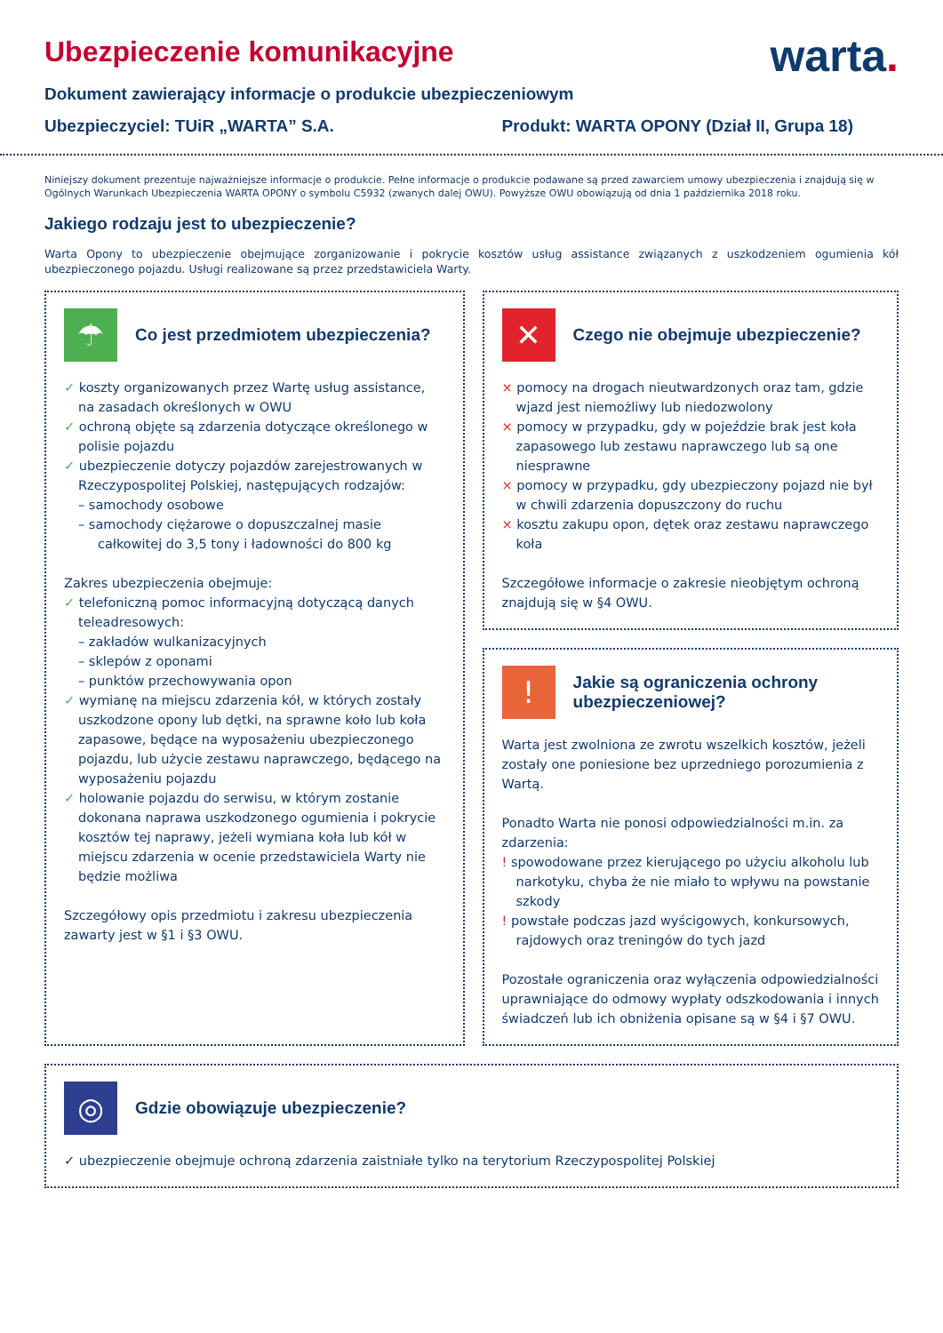Ubezpieczenie komunikacyjne
warta.
Dokument zawierający informacje o produkcie ubezpieczeniowym
Ubezpieczyciel: TUiR „WARTA” S.A. Produkt: WARTA OPONY (Dział II, Grupa 18)
Niniejszy dokument prezentuje najważniejsze informacje o produkcie. Pełne informacje o produkcie podawane są przed zawarciem umowy ubezpieczenia i znajdują się w Ogólnych Warunkach Ubezpieczenia WARTA OPONY o symbolu C5932 (zwanych dalej OWU). Powyższe OWU obowiązują od dnia 1 października 2018 roku.
Jakiego rodzaju jest to ubezpieczenie?
Warta Opony to ubezpieczenie obejmujące zorganizowanie i pokrycie kosztów usług assistance związanych z uszkodzeniem ogumienia kół ubezpieczonego pojazdu. Usługi realizowane są przez przedstawiciela Warty.
☂
Co jest przedmiotem ubezpieczenia?
✓ koszty organizowanych przez Wartę usług assistance, na zasadach określonych w OWU
✓ ochroną objęte są zdarzenia dotyczące określonego w polisie pojazdu
✓ ubezpieczenie dotyczy pojazdów zarejestrowanych w Rzeczypospolitej Polskiej, następujących rodzajów:
– samochody osobowe
– samochody ciężarowe o dopuszczalnej masie całkowitej do 3,5 tony i ładowności do 800 kg
Zakres ubezpieczenia obejmuje:
✓ telefoniczną pomoc informacyjną dotyczącą danych teleadresowych:
– zakładów wulkanizacyjnych
– sklepów z oponami
– punktów przechowywania opon
✓ wymianę na miejscu zdarzenia kół, w których zostały uszkodzone opony lub dętki, na sprawne koło lub koła zapasowe, będące na wyposażeniu ubezpieczonego pojazdu, lub użycie zestawu naprawczego, będącego na wyposażeniu pojazdu
✓ holowanie pojazdu do serwisu, w którym zostanie dokonana naprawa uszkodzonego ogumienia i pokrycie kosztów tej naprawy, jeżeli wymiana koła lub kół w miejscu zdarzenia w ocenie przedstawiciela Warty nie będzie możliwa
Szczegółowy opis przedmiotu i zakresu ubezpieczenia zawarty jest w §1 i §3 OWU.
✕
Czego nie obejmuje ubezpieczenie?
× pomocy na drogach nieutwardzonych oraz tam, gdzie wjazd jest niemożliwy lub niedozwolony
× pomocy w przypadku, gdy w pojeździe brak jest koła zapasowego lub zestawu naprawczego lub są one niesprawne
× pomocy w przypadku, gdy ubezpieczony pojazd nie był w chwili zdarzenia dopuszczony do ruchu
× kosztu zakupu opon, dętek oraz zestawu naprawczego koła
Szczegółowe informacje o zakresie nieobjętym ochroną znajdują się w §4 OWU.
!
Jakie są ograniczenia ochrony ubezpieczeniowej?
Warta jest zwolniona ze zwrotu wszelkich kosztów, jeżeli zostały one poniesione bez uprzedniego porozumienia z Wartą.
Ponadto Warta nie ponosi odpowiedzialności m.in. za zdarzenia:
! spowodowane przez kierującego po użyciu alkoholu lub narkotyku, chyba że nie miało to wpływu na powstanie szkody
! powstałe podczas jazd wyścigowych, konkursowych, rajdowych oraz treningów do tych jazd
Pozostałe ograniczenia oraz wyłączenia odpowiedzialności uprawniające do odmowy wypłaty odszkodowania i innych świadczeń lub ich obniżenia opisane są w §4 i §7 OWU.
◎
Gdzie obowiązuje ubezpieczenie?
✓ ubezpieczenie obejmuje ochroną zdarzenia zaistniałe tylko na terytorium Rzeczypospolitej Polskiej